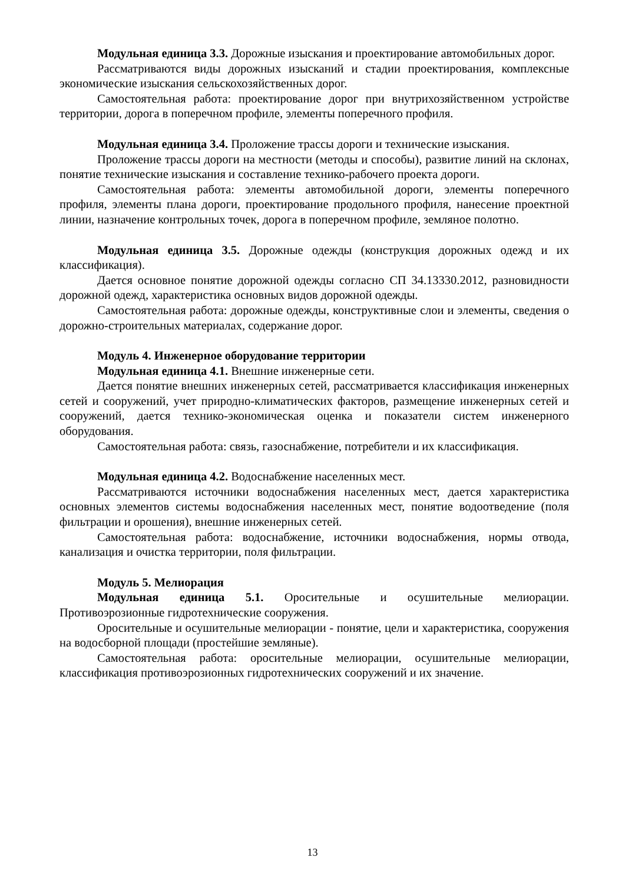Модульная единица 3.3. Дорожные изыскания и проектирование автомобильных дорог.
Рассматриваются виды дорожных изысканий и стадии проектирования, комплексные экономические изыскания сельскохозяйственных дорог.
Самостоятельная работа: проектирование дорог при внутрихозяйственном устройстве территории, дорога в поперечном профиле, элементы поперечного профиля.
Модульная единица 3.4. Проложение трассы дороги и технические изыскания.
Проложение трассы дороги на местности (методы и способы), развитие линий на склонах, понятие технические изыскания и составление технико-рабочего проекта дороги.
Самостоятельная работа: элементы автомобильной дороги, элементы поперечного профиля, элементы плана дороги, проектирование продольного профиля, нанесение проектной линии, назначение контрольных точек, дорога в поперечном профиле, земляное полотно.
Модульная единица 3.5. Дорожные одежды (конструкция дорожных одежд и их классификация).
Дается основное понятие дорожной одежды согласно СП 34.13330.2012, разновидности дорожной одежд, характеристика основных видов дорожной одежды.
Самостоятельная работа: дорожные одежды, конструктивные слои и элементы, сведения о дорожно-строительных материалах, содержание дорог.
Модуль 4. Инженерное оборудование территории
Модульная единица 4.1. Внешние инженерные сети.
Дается понятие внешних инженерных сетей, рассматривается классификация инженерных сетей и сооружений, учет природно-климатических факторов, размещение инженерных сетей и сооружений, дается технико-экономическая оценка и показатели систем инженерного оборудования.
Самостоятельная работа: связь, газоснабжение, потребители и их классификация.
Модульная единица 4.2. Водоснабжение населенных мест.
Рассматриваются источники водоснабжения населенных мест, дается характеристика основных элементов системы водоснабжения населенных мест, понятие водоотведение (поля фильтрации и орошения), внешние инженерных сетей.
Самостоятельная работа: водоснабжение, источники водоснабжения, нормы отвода, канализация и очистка территории, поля фильтрации.
Модуль 5. Мелиорация
Модульная единица 5.1. Оросительные и осушительные мелиорации. Противоэрозионные гидротехнические сооружения.
Оросительные и осушительные мелиорации - понятие, цели и характеристика, сооружения на водосборной площади (простейшие земляные).
Самостоятельная работа: оросительные мелиорации, осушительные мелиорации, классификация противоэрозионных гидротехнических сооружений и их значение.
13